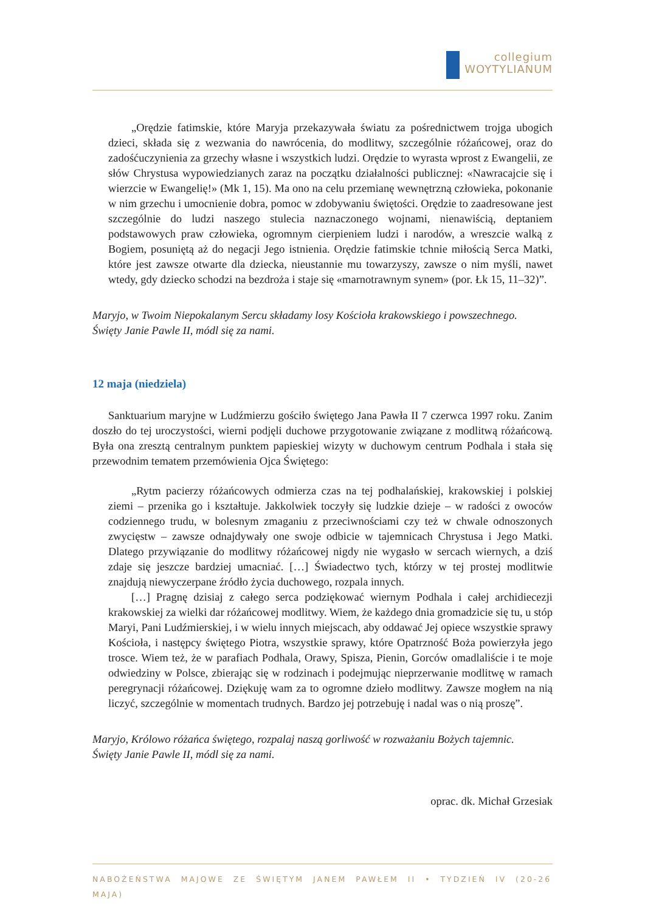collegium
WOYTYLIANUM
„Orędzie fatimskie, które Maryja przekazywała światu za pośrednictwem trojga ubogich dzieci, składa się z wezwania do nawrócenia, do modlitwy, szczególnie różańcowej, oraz do zadośćuczynienia za grzechy własne i wszystkich ludzi. Orędzie to wyrasta wprost z Ewangelii, ze słów Chrystusa wypowiedzianych zaraz na początku działalności publicznej: «Nawracajcie się i wierzcie w Ewangelię!» (Mk 1, 15). Ma ono na celu przemianę wewnętrzną człowieka, pokonanie w nim grzechu i umocnienie dobra, pomoc w zdobywaniu świętości. Orędzie to zaadresowane jest szczególnie do ludzi naszego stulecia naznaczonego wojnami, nienawiścią, deptaniem podstawowych praw człowieka, ogromnym cierpieniem ludzi i narodów, a wreszcie walką z Bogiem, posuniętą aż do negacji Jego istnienia. Orędzie fatimskie tchnie miłością Serca Matki, które jest zawsze otwarte dla dziecka, nieustannie mu towarzyszy, zawsze o nim myśli, nawet wtedy, gdy dziecko schodzi na bezdroża i staje się «marnotrawnym synem» (por. Łk 15, 11–32)”.
Maryjo, w Twoim Niepokalanym Sercu składamy losy Kościoła krakowskiego i powszechnego.
Święty Janie Pawle II, módl się za nami.
12 maja (niedziela)
Sanktuarium maryjne w Ludźmierzu gościło świętego Jana Pawła II 7 czerwca 1997 roku. Zanim doszło do tej uroczystości, wierni podjęli duchowe przygotowanie związane z modlitwą różańcową. Była ona zresztą centralnym punktem papieskiej wizyty w duchowym centrum Podhala i stała się przewodnim tematem przemówienia Ojca Świętego:
„Rytm pacierzy różańcowych odmierza czas na tej podhalańskiej, krakowskiej i polskiej ziemi – przenika go i kształtuje. Jakkolwiek toczyły się ludzkie dzieje – w radości z owoców codziennego trudu, w bolesnym zmaganiu z przeciwnościami czy też w chwale odnoszonych zwycięstw – zawsze odnajdywały one swoje odbicie w tajemnicach Chrystusa i Jego Matki. Dlatego przywiązanie do modlitwy różańcowej nigdy nie wygasło w sercach wiernych, a dziś zdaje się jeszcze bardziej umacniać. […] Świadectwo tych, którzy w tej prostej modlitwie znajdują niewyczerpane źródło życia duchowego, rozpala innych.
[…] Pragnę dzisiaj z całego serca podziękować wiernym Podhala i całej archidiecezji krakowskiej za wielki dar różańcowej modlitwy. Wiem, że każdego dnia gromadzicie się tu, u stóp Maryi, Pani Ludźmierskiej, i w wielu innych miejscach, aby oddawać Jej opiece wszystkie sprawy Kościoła, i następcy świętego Piotra, wszystkie sprawy, które Opatrzność Boża powierzyła jego trosce. Wiem też, że w parafiach Podhala, Orawy, Spisza, Pienin, Gorców omadlaliście i te moje odwiedziny w Polsce, zbierając się w rodzinach i podejmując nieprzerwanie modlitwę w ramach peregrynacji różańcowej. Dziękuję wam za to ogromne dzieło modlitwy. Zawsze mogłem na nią liczyć, szczególnie w momentach trudnych. Bardzo jej potrzebuję i nadal was o nią proszę”.
Maryjo, Królowo różańca świętego, rozpalaj naszą gorliwość w rozważaniu Bożych tajemnic.
Święty Janie Pawle II, módl się za nami.
oprac. dk. Michał Grzesiak
NABOŻEŃSTWA MAJOWE ZE ŚWIĘTYM JANEM PAWŁEM II • TYDZIEŃ IV (20-26 MAJA)